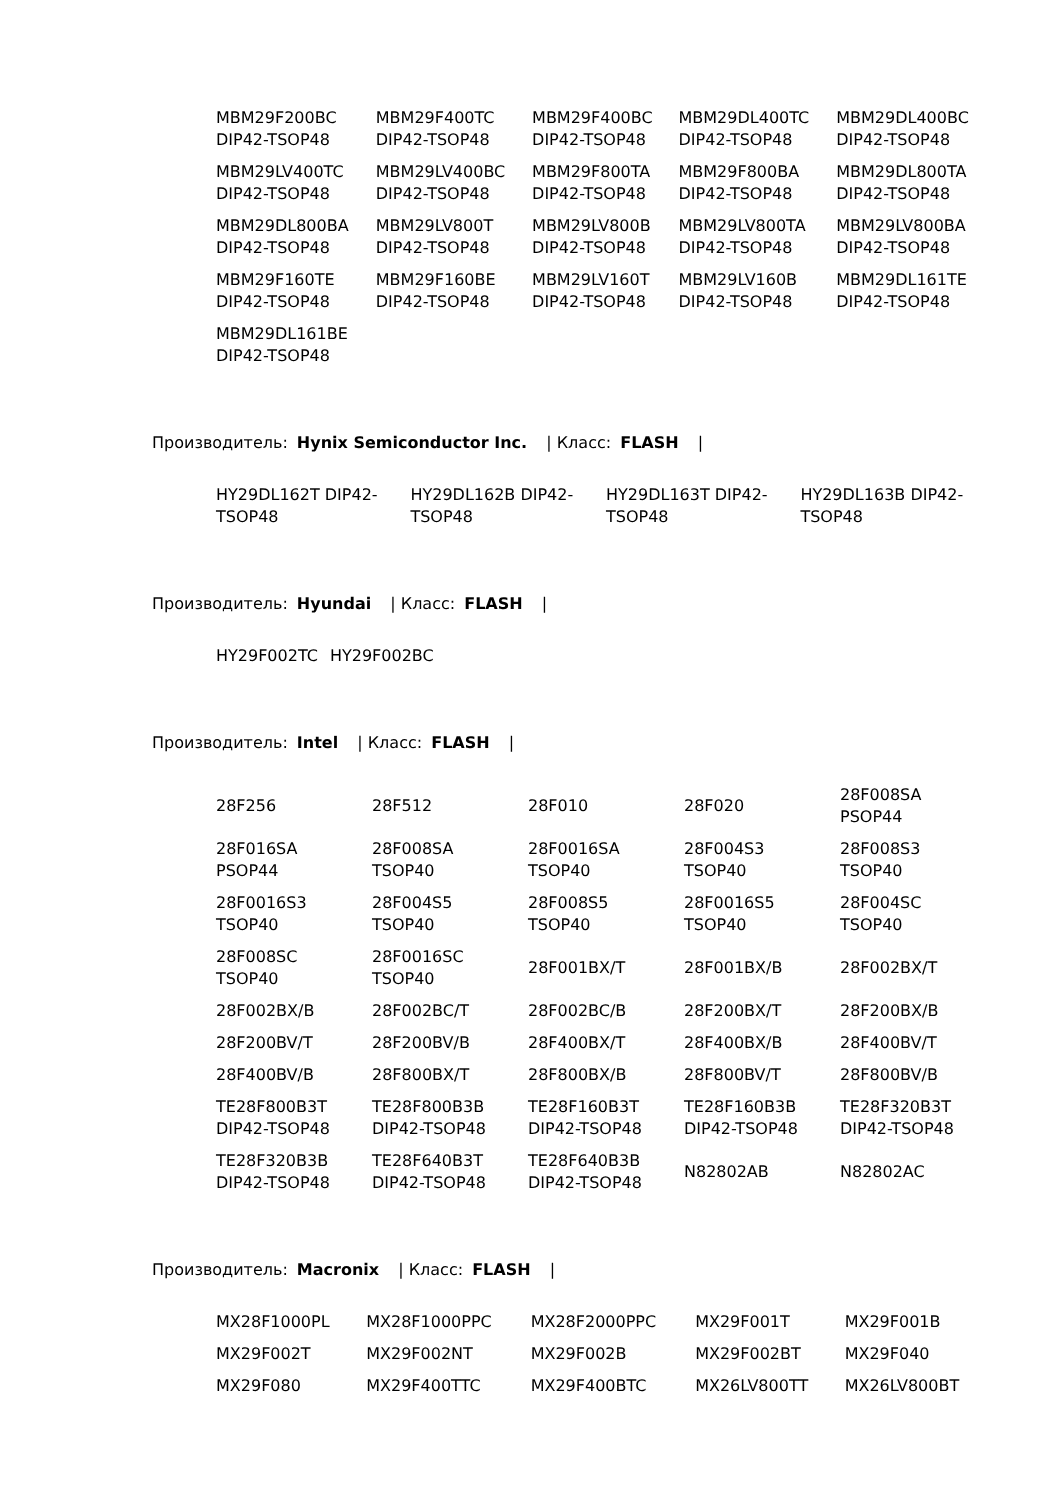| MBM29F200BC DIP42-TSOP48 | MBM29F400TC DIP42-TSOP48 | MBM29F400BC DIP42-TSOP48 | MBM29DL400TC DIP42-TSOP48 | MBM29DL400BC DIP42-TSOP48 |
| MBM29LV400TC DIP42-TSOP48 | MBM29LV400BC DIP42-TSOP48 | MBM29F800TA DIP42-TSOP48 | MBM29F800BA DIP42-TSOP48 | MBM29DL800TA DIP42-TSOP48 |
| MBM29DL800BA DIP42-TSOP48 | MBM29LV800T DIP42-TSOP48 | MBM29LV800B DIP42-TSOP48 | MBM29LV800TA DIP42-TSOP48 | MBM29LV800BA DIP42-TSOP48 |
| MBM29F160TE DIP42-TSOP48 | MBM29F160BE DIP42-TSOP48 | MBM29LV160T DIP42-TSOP48 | MBM29LV160B DIP42-TSOP48 | MBM29DL161TE DIP42-TSOP48 |
| MBM29DL161BE DIP42-TSOP48 | | | | |
Производитель: Hynix Semiconductor Inc. | Класс: FLASH |
| HY29DL162T DIP42-TSOP48 | HY29DL162B DIP42-TSOP48 | HY29DL163T DIP42-TSOP48 | HY29DL163B DIP42-TSOP48 |
Производитель: Hyundai | Класс: FLASH |
| HY29F002TC | HY29F002BC |
Производитель: Intel | Класс: FLASH |
| 28F256 | 28F512 | 28F010 | 28F020 | 28F008SA PSOP44 |
| 28F016SA PSOP44 | 28F008SA TSOP40 | 28F0016SA TSOP40 | 28F004S3 TSOP40 | 28F008S3 TSOP40 |
| 28F0016S3 TSOP40 | 28F004S5 TSOP40 | 28F008S5 TSOP40 | 28F0016S5 TSOP40 | 28F004SC TSOP40 |
| 28F008SC TSOP40 | 28F0016SC TSOP40 | 28F001BX/T | 28F001BX/B | 28F002BX/T |
| 28F002BX/B | 28F002BC/T | 28F002BC/B | 28F200BX/T | 28F200BX/B |
| 28F200BV/T | 28F200BV/B | 28F400BX/T | 28F400BX/B | 28F400BV/T |
| 28F400BV/B | 28F800BX/T | 28F800BX/B | 28F800BV/T | 28F800BV/B |
| TE28F800B3T DIP42-TSOP48 | TE28F800B3B DIP42-TSOP48 | TE28F160B3T DIP42-TSOP48 | TE28F160B3B DIP42-TSOP48 | TE28F320B3T DIP42-TSOP48 |
| TE28F320B3B DIP42-TSOP48 | TE28F640B3T DIP42-TSOP48 | TE28F640B3B DIP42-TSOP48 | N82802AB | N82802AC |
Производитель: Macronix | Класс: FLASH |
| MX28F1000PL | MX28F1000PPC | MX28F2000PPC | MX29F001T | MX29F001B |
| MX29F002T | MX29F002NT | MX29F002B | MX29F002BT | MX29F040 |
| MX29F080 | MX29F400TTC | MX29F400BTC | MX26LV800TT | MX26LV800BT |